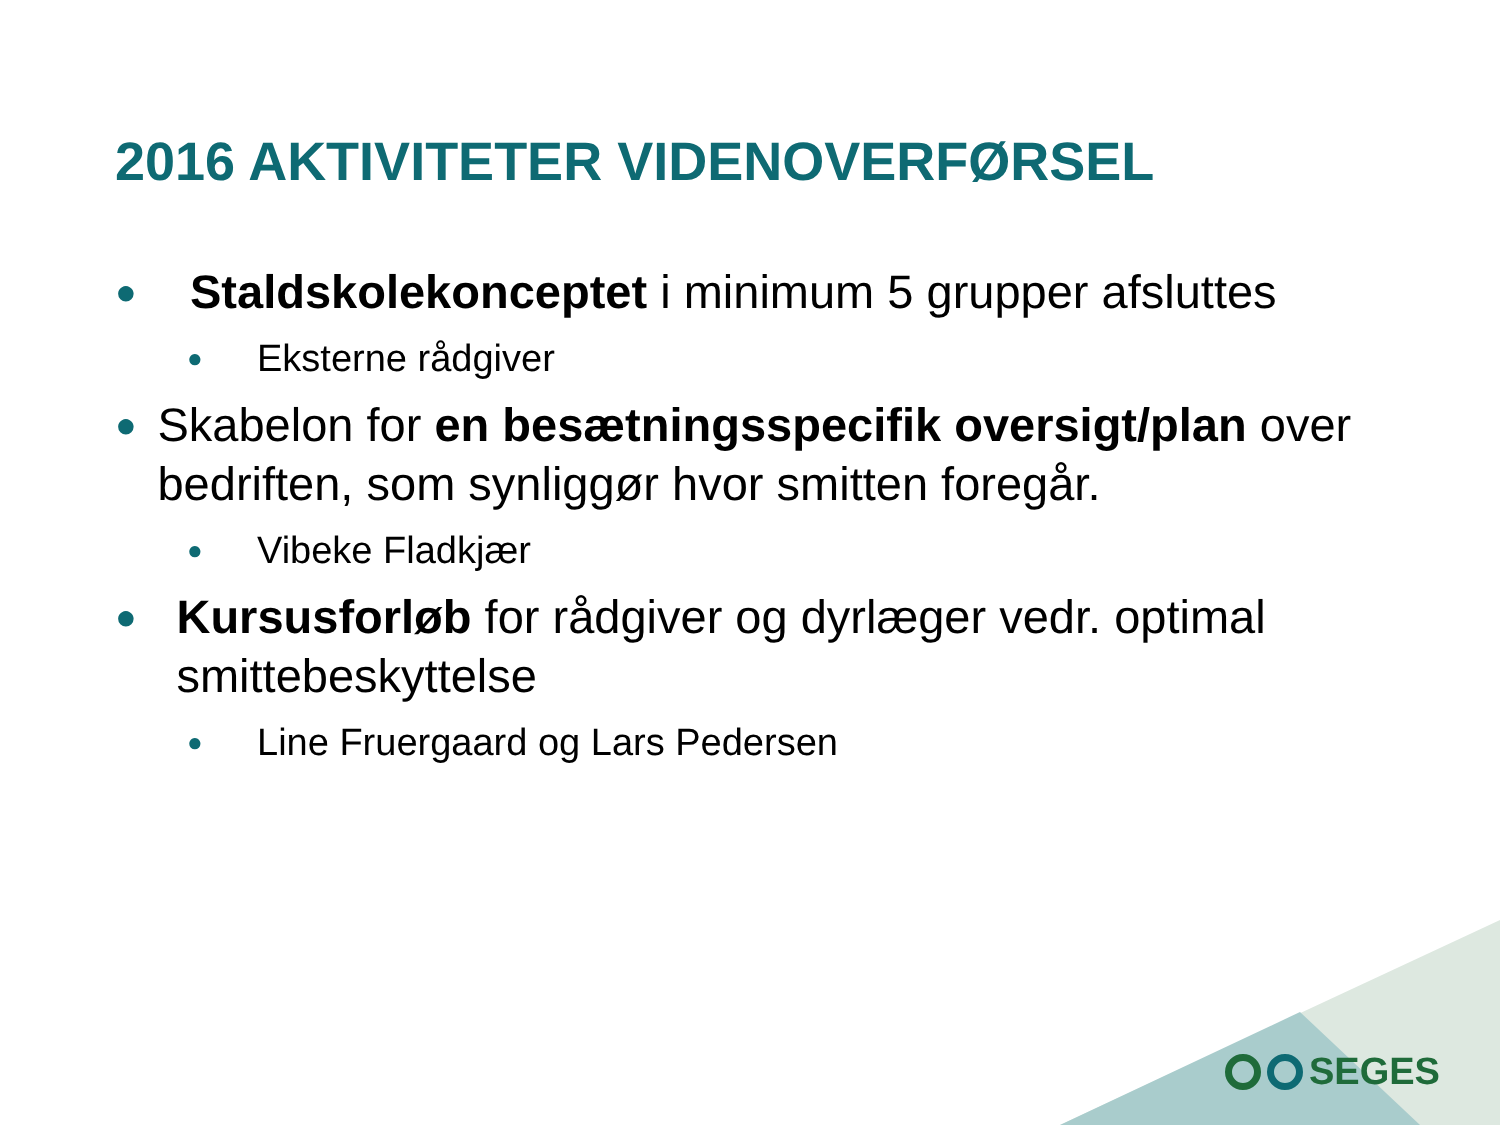2016 AKTIVITETER VIDENOVERFØRSEL
● Staldskolekonceptet i minimum 5 grupper afsluttes
● Eksterne rådgiver
● Skabelon for en besætningsspecifik oversigt/plan over bedriften, som synliggør hvor smitten foregår.
● Vibeke Fladkjær
● Kursusforløb for rådgiver og dyrlæger vedr. optimal smittebeskyttelse
● Line Fruergaard og Lars Pedersen
SEGES